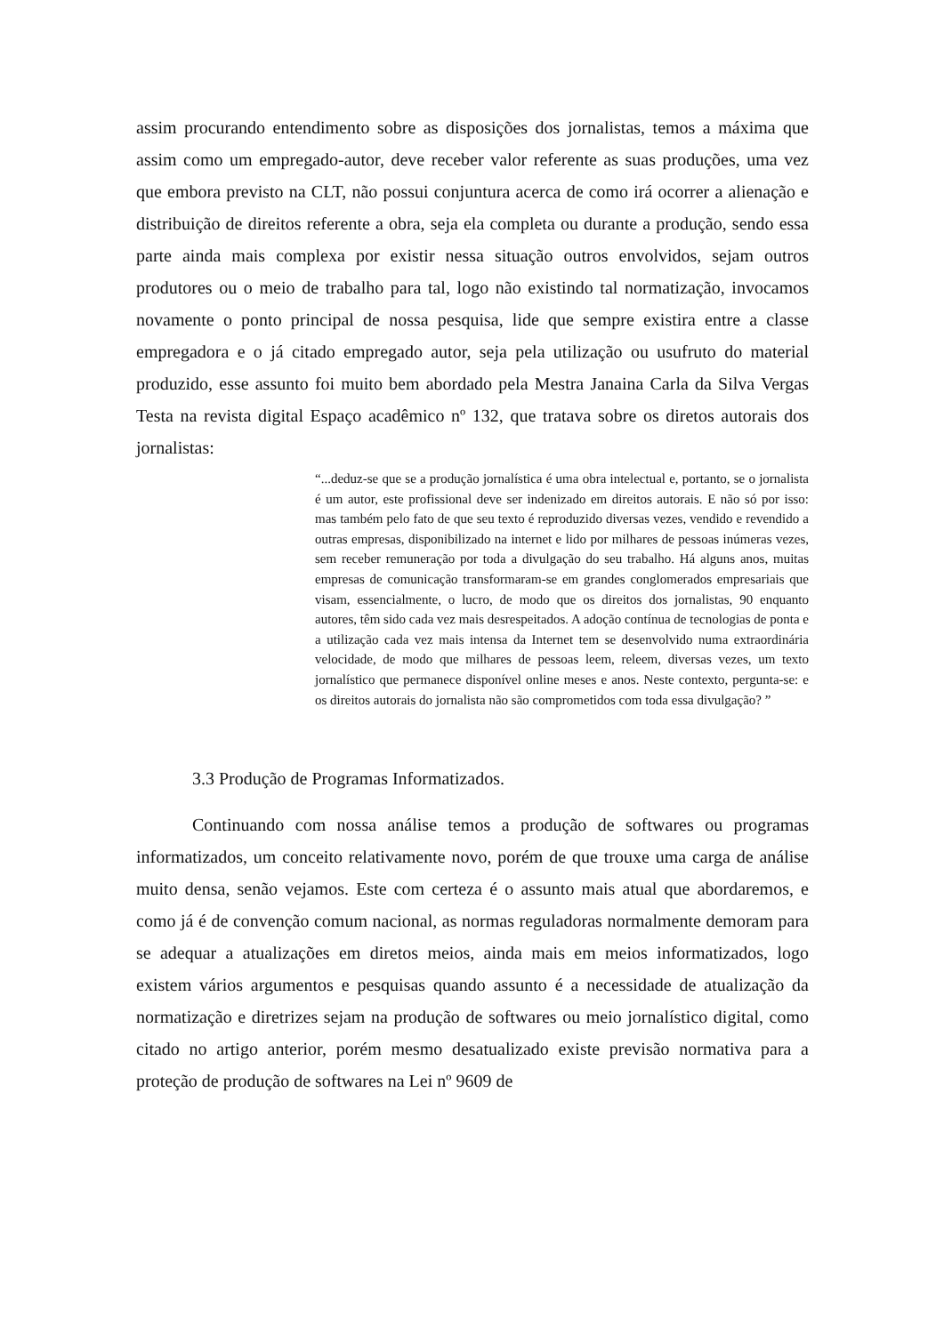assim procurando entendimento sobre as disposições dos jornalistas, temos a máxima que assim como um empregado-autor, deve receber valor referente as suas produções, uma vez que embora previsto na CLT, não possui conjuntura acerca de como irá ocorrer a alienação e distribuição de direitos referente a obra, seja ela completa ou durante a produção, sendo essa parte ainda mais complexa por existir nessa situação outros envolvidos, sejam outros produtores ou o meio de trabalho para tal, logo não existindo tal normatização, invocamos novamente o ponto principal de nossa pesquisa, lide que sempre existira entre a classe empregadora e o já citado empregado autor, seja pela utilização ou usufruto do material produzido, esse assunto foi muito bem abordado pela Mestra Janaina Carla da Silva Vergas Testa na revista digital Espaço acadêmico nº 132, que tratava sobre os diretos autorais dos jornalistas:
“...deduz-se que se a produção jornalística é uma obra intelectual e, portanto, se o jornalista é um autor, este profissional deve ser indenizado em direitos autorais. E não só por isso: mas também pelo fato de que seu texto é reproduzido diversas vezes, vendido e revendido a outras empresas, disponibilizado na internet e lido por milhares de pessoas inúmeras vezes, sem receber remuneração por toda a divulgação do seu trabalho. Há alguns anos, muitas empresas de comunicação transformaram-se em grandes conglomerados empresariais que visam, essencialmente, o lucro, de modo que os direitos dos jornalistas, 90 enquanto autores, têm sido cada vez mais desrespeitados. A adoção contínua de tecnologias de ponta e a utilização cada vez mais intensa da Internet tem se desenvolvido numa extraordinária velocidade, de modo que milhares de pessoas leem, releem, diversas vezes, um texto jornalístico que permanece disponível online meses e anos. Neste contexto, pergunta-se: e os direitos autorais do jornalista não são comprometidos com toda essa divulgação? ”
3.3 Produção de Programas Informatizados.
Continuando com nossa análise temos a produção de softwares ou programas informatizados, um conceito relativamente novo, porém de que trouxe uma carga de análise muito densa, senão vejamos. Este com certeza é o assunto mais atual que abordaremos, e como já é de convenção comum nacional, as normas reguladoras normalmente demoram para se adequar a atualizações em diretos meios, ainda mais em meios informatizados, logo existem vários argumentos e pesquisas quando assunto é a necessidade de atualização da normatização e diretrizes sejam na produção de softwares ou meio jornalístico digital, como citado no artigo anterior, porém mesmo desatualizado existe previsão normativa para a proteção de produção de softwares na Lei nº 9609 de